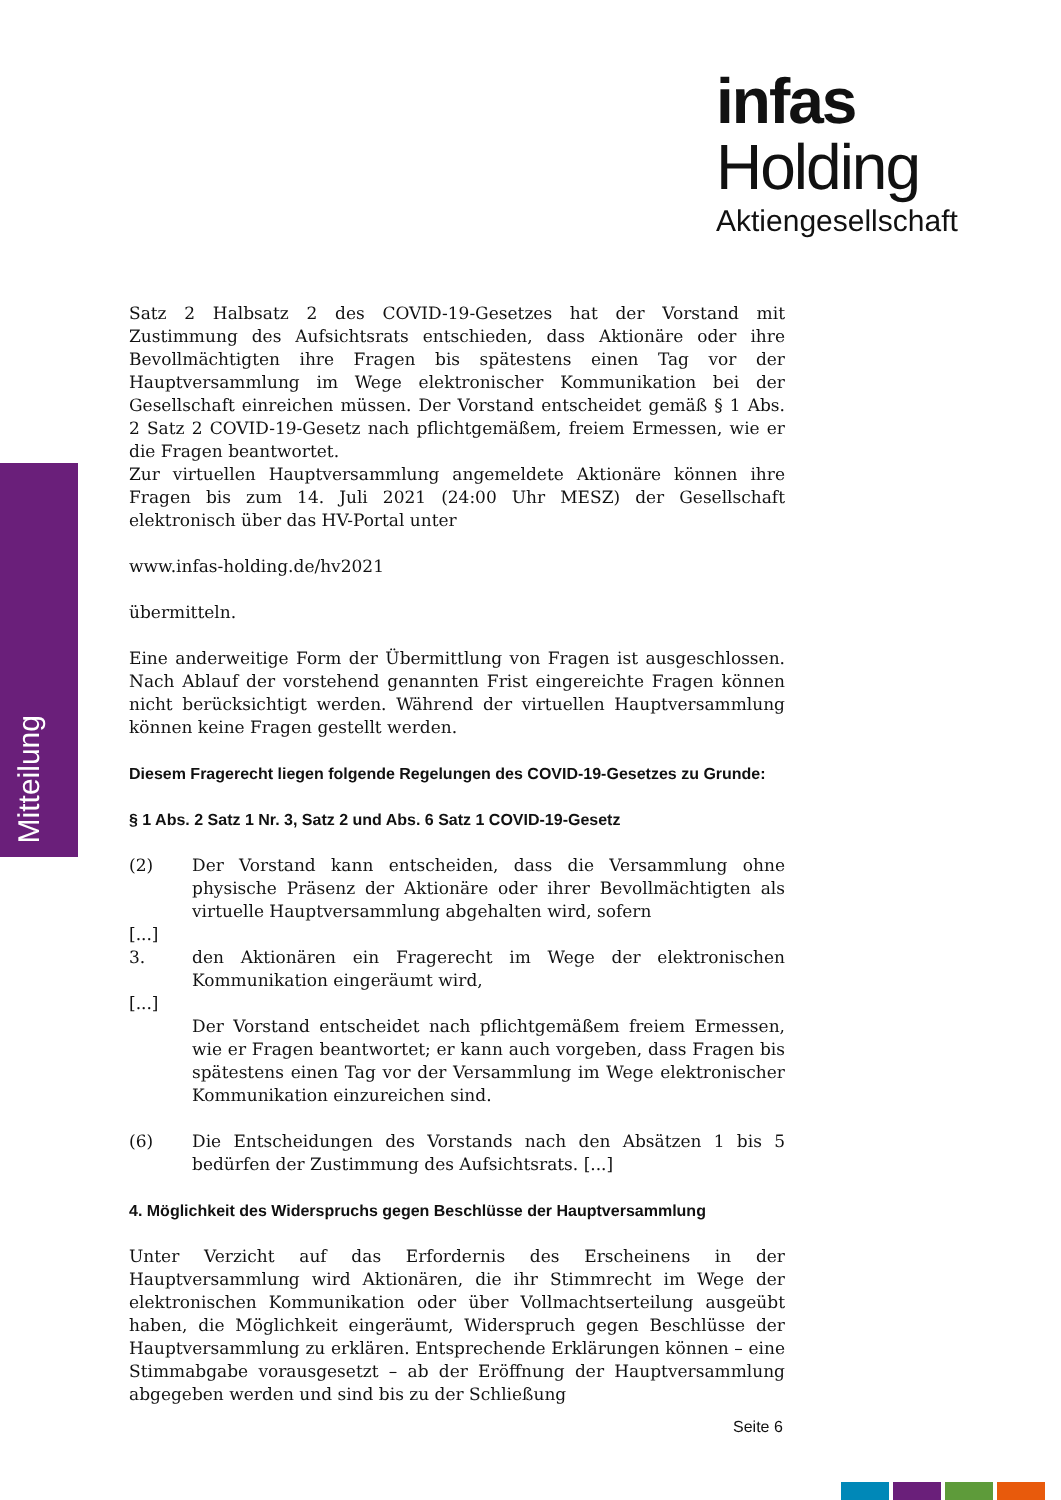infas Holding
Aktiengesellschaft
Mitteilung
Satz 2 Halbsatz 2 des COVID-19-Gesetzes hat der Vorstand mit Zustimmung des Aufsichtsrats entschieden, dass Aktionäre oder ihre Bevollmächtigten ihre Fragen bis spätestens einen Tag vor der Hauptversammlung im Wege elektronischer Kommunikation bei der Gesellschaft einreichen müssen. Der Vorstand entscheidet gemäß § 1 Abs. 2 Satz 2 COVID-19-Gesetz nach pflichtgemäßem, freiem Ermessen, wie er die Fragen beantwortet.
Zur virtuellen Hauptversammlung angemeldete Aktionäre können ihre Fragen bis zum 14. Juli 2021 (24:00 Uhr MESZ) der Gesellschaft elektronisch über das HV-Portal unter
www.infas-holding.de/hv2021
übermitteln.
Eine anderweitige Form der Übermittlung von Fragen ist ausgeschlossen. Nach Ablauf der vorstehend genannten Frist eingereichte Fragen können nicht berücksichtigt werden. Während der virtuellen Hauptversammlung können keine Fragen gestellt werden.
Diesem Fragerecht liegen folgende Regelungen des COVID-19-Gesetzes zu Grunde:
§ 1 Abs. 2 Satz 1 Nr. 3, Satz 2 und Abs. 6 Satz 1 COVID-19-Gesetz
(2) Der Vorstand kann entscheiden, dass die Versammlung ohne physische Präsenz der Aktionäre oder ihrer Bevollmächtigten als virtuelle Hauptversammlung abgehalten wird, sofern
[...]
3. den Aktionären ein Fragerecht im Wege der elektronischen Kommunikation eingeräumt wird,
[...]
Der Vorstand entscheidet nach pflichtgemäßem freiem Ermessen, wie er Fragen beantwortet; er kann auch vorgeben, dass Fragen bis spätestens einen Tag vor der Versammlung im Wege elektronischer Kommunikation einzureichen sind.
(6) Die Entscheidungen des Vorstands nach den Absätzen 1 bis 5 bedürfen der Zustimmung des Aufsichtsrats. [...]
4. Möglichkeit des Widerspruchs gegen Beschlüsse der Hauptversammlung
Unter Verzicht auf das Erfordernis des Erscheinens in der Hauptversammlung wird Aktionären, die ihr Stimmrecht im Wege der elektronischen Kommunikation oder über Vollmachtserteilung ausgeübt haben, die Möglichkeit eingeräumt, Widerspruch gegen Beschlüsse der Hauptversammlung zu erklären. Entsprechende Erklärungen können – eine Stimmabgabe vorausgesetzt – ab der Eröffnung der Hauptversammlung abgegeben werden und sind bis zu der Schließung
Seite 6